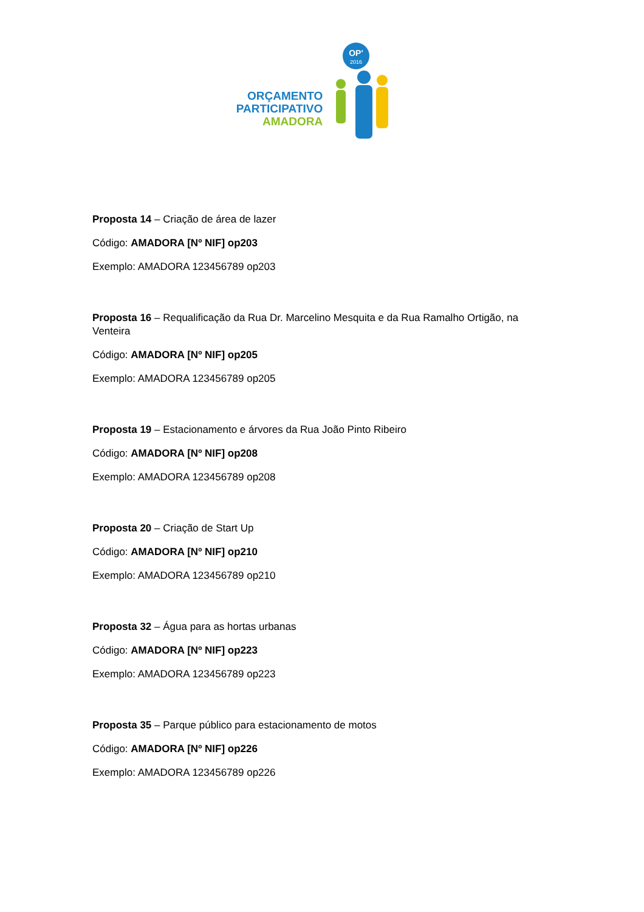ORÇAMENTO
PARTICIPATIVO
AMADORA
OP'
2016
Proposta 14 – Criação de área de lazer
Código: AMADORA [Nº NIF] op203
Exemplo: AMADORA 123456789 op203
Proposta 16 – Requalificação da Rua Dr. Marcelino Mesquita e da Rua Ramalho Ortigão, na Venteira
Código: AMADORA [Nº NIF] op205
Exemplo: AMADORA 123456789 op205
Proposta 19 – Estacionamento e árvores da Rua João Pinto Ribeiro
Código: AMADORA [Nº NIF] op208
Exemplo: AMADORA 123456789 op208
Proposta 20 – Criação de Start Up
Código: AMADORA [Nº NIF] op210
Exemplo: AMADORA 123456789 op210
Proposta 32 – Água para as hortas urbanas
Código: AMADORA [Nº NIF] op223
Exemplo: AMADORA 123456789 op223
Proposta 35 – Parque público para estacionamento de motos
Código: AMADORA [Nº NIF] op226
Exemplo: AMADORA 123456789 op226